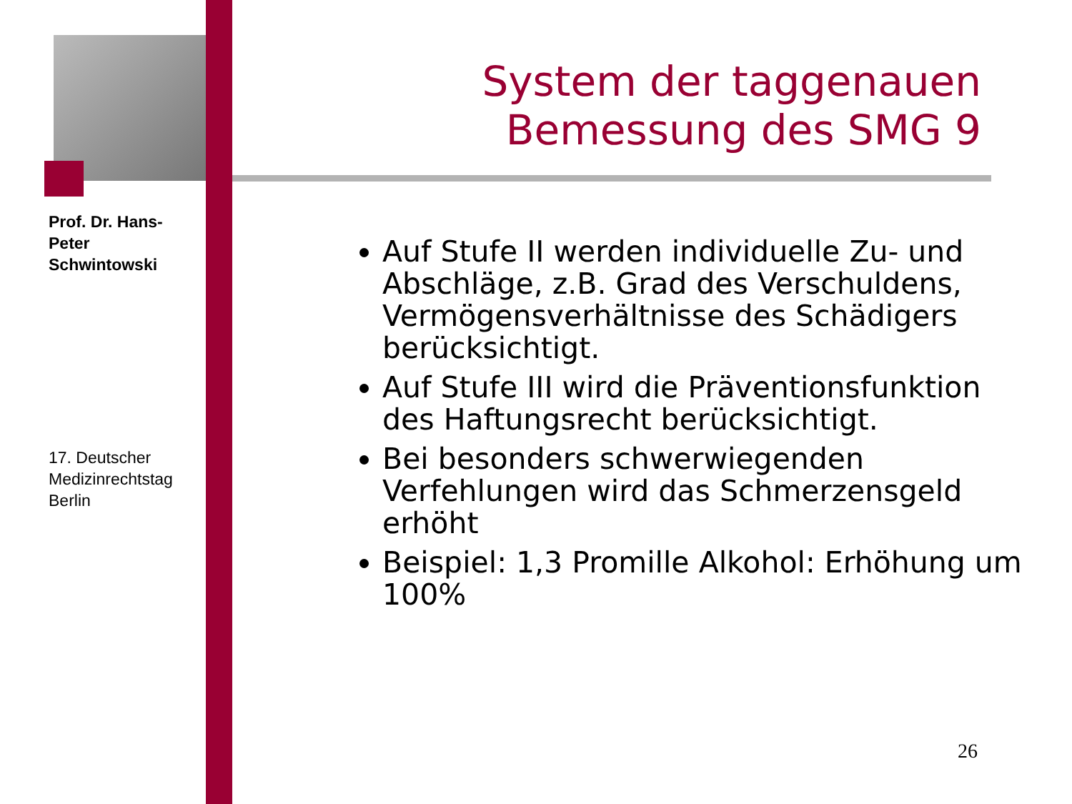Prof. Dr. Hans-Peter Schwintowski
17. Deutscher Medizinrechtstag Berlin
System der taggenauen Bemessung des SMG 9
Auf Stufe II werden individuelle Zu- und Abschläge, z.B. Grad des Verschuldens, Vermögensverhältnisse des Schädigers berücksichtigt.
Auf Stufe III wird die Präventionsfunktion des Haftungsrecht berücksichtigt.
Bei besonders schwerwiegenden Verfehlungen wird das Schmerzensgeld erhöht
Beispiel: 1,3 Promille Alkohol: Erhöhung um 100%
26